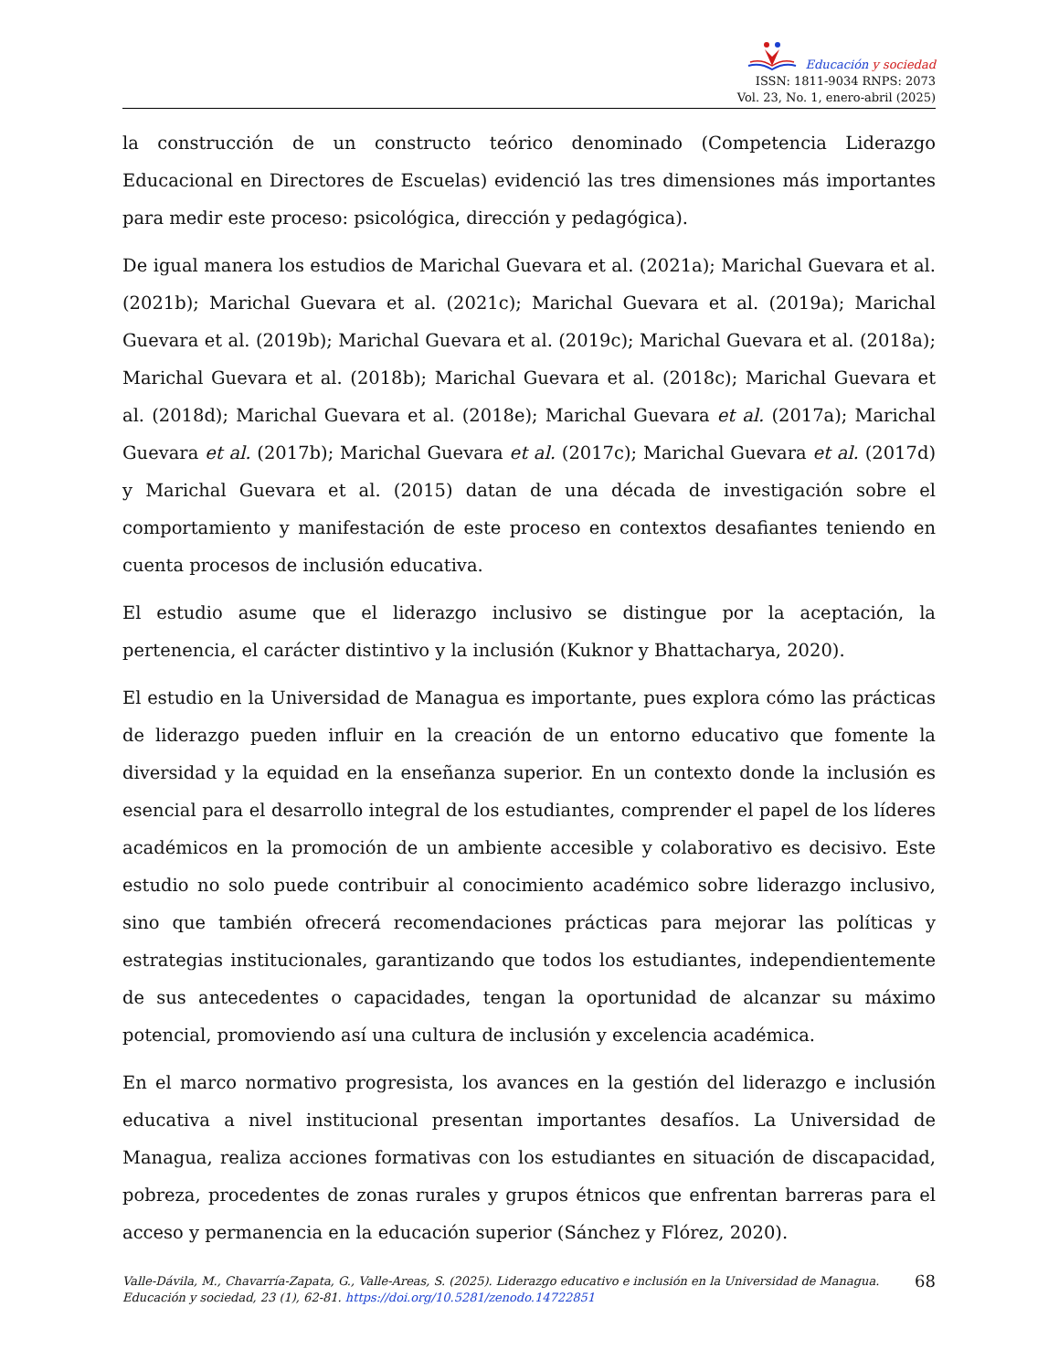Educación y sociedad
ISSN: 1811-9034 RNPS: 2073
Vol. 23, No. 1, enero-abril (2025)
la construcción de un constructo teórico denominado (Competencia Liderazgo Educacional en Directores de Escuelas) evidenció las tres dimensiones más importantes para medir este proceso: psicológica, dirección y pedagógica).
De igual manera los estudios de Marichal Guevara et al. (2021a); Marichal Guevara et al. (2021b); Marichal Guevara et al. (2021c); Marichal Guevara et al. (2019a); Marichal Guevara et al. (2019b); Marichal Guevara et al. (2019c); Marichal Guevara et al. (2018a); Marichal Guevara et al. (2018b); Marichal Guevara et al. (2018c); Marichal Guevara et al. (2018d); Marichal Guevara et al. (2018e); Marichal Guevara et al. (2017a); Marichal Guevara et al. (2017b); Marichal Guevara et al. (2017c); Marichal Guevara et al. (2017d) y Marichal Guevara et al. (2015) datan de una década de investigación sobre el comportamiento y manifestación de este proceso en contextos desafiantes teniendo en cuenta procesos de inclusión educativa.
El estudio asume que el liderazgo inclusivo se distingue por la aceptación, la pertenencia, el carácter distintivo y la inclusión (Kuknor y Bhattacharya, 2020).
El estudio en la Universidad de Managua es importante, pues explora cómo las prácticas de liderazgo pueden influir en la creación de un entorno educativo que fomente la diversidad y la equidad en la enseñanza superior. En un contexto donde la inclusión es esencial para el desarrollo integral de los estudiantes, comprender el papel de los líderes académicos en la promoción de un ambiente accesible y colaborativo es decisivo. Este estudio no solo puede contribuir al conocimiento académico sobre liderazgo inclusivo, sino que también ofrecerá recomendaciones prácticas para mejorar las políticas y estrategias institucionales, garantizando que todos los estudiantes, independientemente de sus antecedentes o capacidades, tengan la oportunidad de alcanzar su máximo potencial, promoviendo así una cultura de inclusión y excelencia académica.
En el marco normativo progresista, los avances en la gestión del liderazgo e inclusión educativa a nivel institucional presentan importantes desafíos. La Universidad de Managua, realiza acciones formativas con los estudiantes en situación de discapacidad, pobreza, procedentes de zonas rurales y grupos étnicos que enfrentan barreras para el acceso y permanencia en la educación superior (Sánchez y Flórez, 2020).
Valle-Dávila, M., Chavarría-Zapata, G., Valle-Areas, S. (2025). Liderazgo educativo e inclusión en la Universidad de Managua. Educación y sociedad, 23 (1), 62-81. https://doi.org/10.5281/zenodo.14722851
68